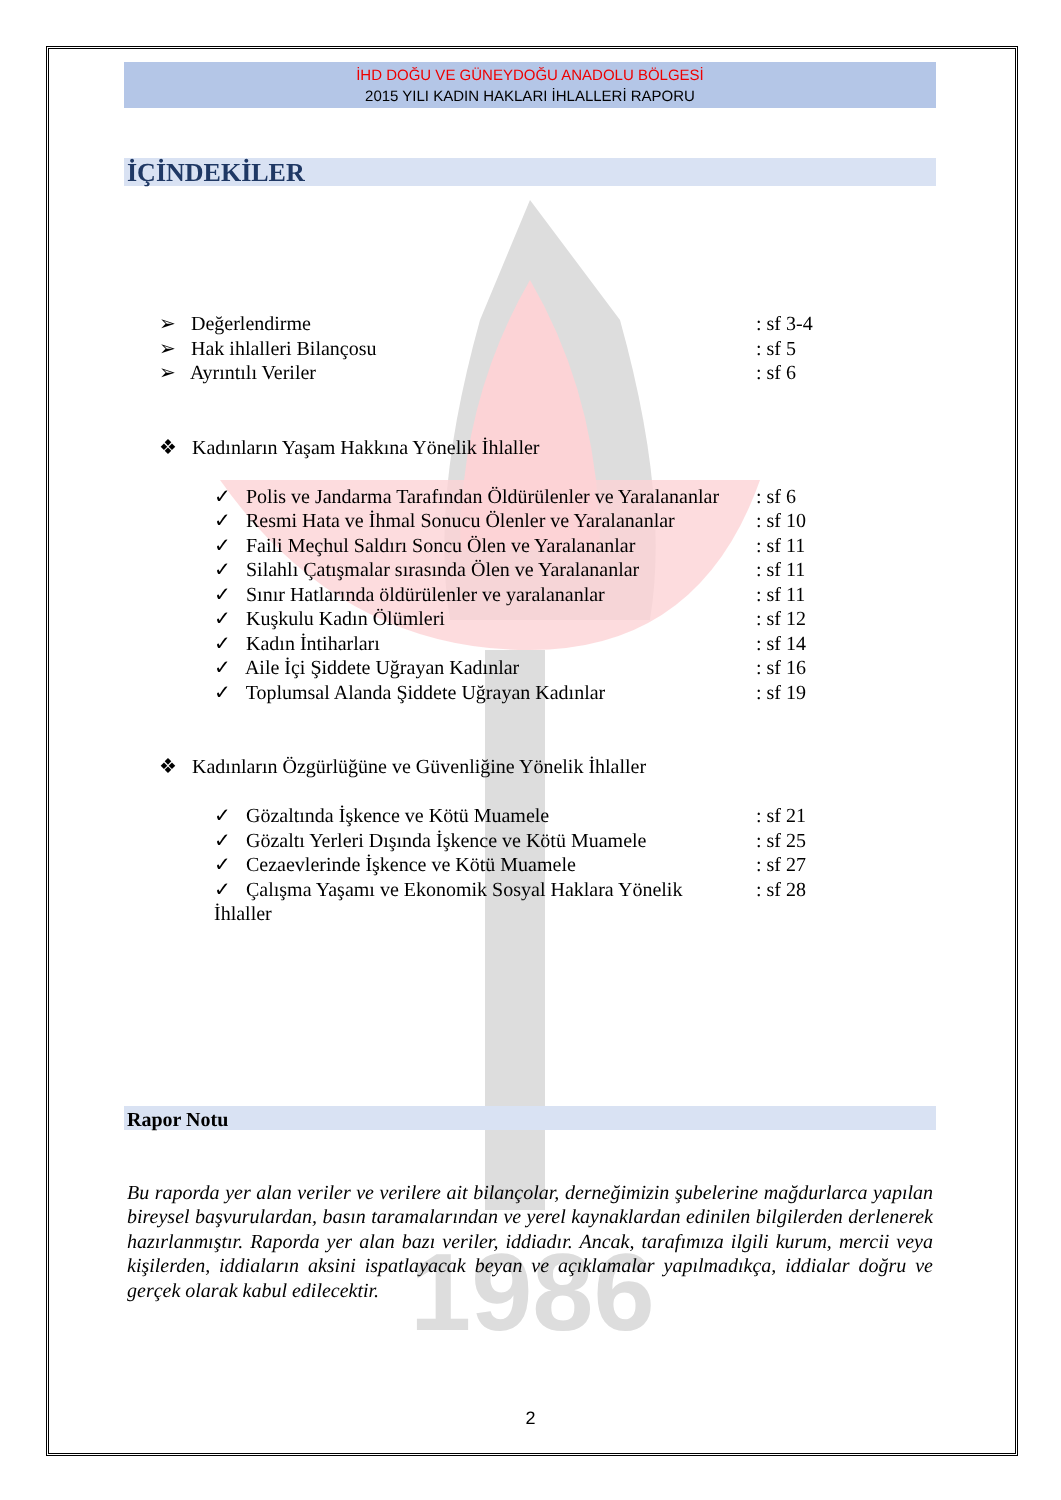1986
İHD DOĞU VE GÜNEYDOĞU ANADOLU BÖLGESİ
2015 YILI KADIN HAKLARI İHLALLERİ RAPORU
İÇİNDEKİLER
➢ Değerlendirme: sf 3-4
➢ Hak ihlalleri Bilançosu: sf 5
➢ Ayrıntılı Veriler: sf 6
❖ Kadınların Yaşam Hakkına Yönelik İhlaller
✓ Polis ve Jandarma Tarafından Öldürülenler ve Yaralananlar: sf 6
✓ Resmi Hata ve İhmal Sonucu Ölenler ve Yaralananlar: sf 10
✓ Faili Meçhul Saldırı Soncu Ölen ve Yaralananlar: sf 11
✓ Silahlı Çatışmalar sırasında Ölen ve Yaralananlar: sf 11
✓ Sınır Hatlarında öldürülenler ve yaralananlar: sf 11
✓ Kuşkulu Kadın Ölümleri: sf 12
✓ Kadın İntiharları: sf 14
✓ Aile İçi Şiddete Uğrayan Kadınlar: sf 16
✓ Toplumsal Alanda Şiddete Uğrayan Kadınlar: sf 19
❖ Kadınların Özgürlüğüne ve Güvenliğine Yönelik İhlaller
✓ Gözaltında İşkence ve Kötü Muamele: sf 21
✓ Gözaltı Yerleri Dışında İşkence ve Kötü Muamele: sf 25
✓ Cezaevlerinde İşkence ve Kötü Muamele: sf 27
✓ Çalışma Yaşamı ve Ekonomik Sosyal Haklara Yönelik İhlaller: sf 28
Rapor Notu
Bu raporda yer alan veriler ve verilere ait bilançolar, derneğimizin şubelerine mağdurlarca yapılan bireysel başvurulardan, basın taramalarından ve yerel kaynaklardan edinilen bilgilerden derlenerek hazırlanmıştır. Raporda yer alan bazı veriler, iddiadır. Ancak, tarafımıza ilgili kurum, mercii veya kişilerden, iddiaların aksini ispatlayacak beyan ve açıklamalar yapılmadıkça, iddialar doğru ve gerçek olarak kabul edilecektir.
2